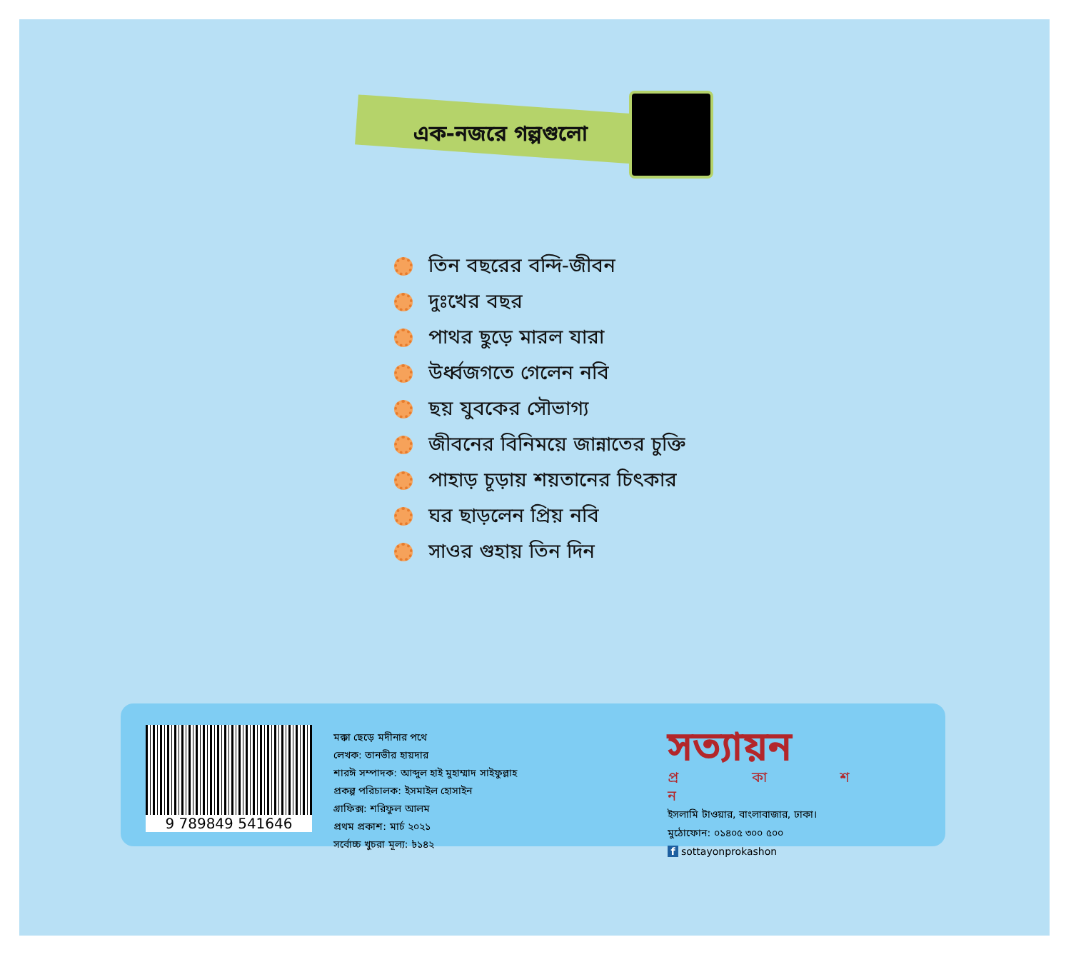এক-নজরে গল্পগুলো
তিন বছরের বন্দি-জীবন
দুঃখের বছর
পাথর ছুড়ে মারল যারা
উর্ধ্বজগতে গেলেন নবি
ছয় যুবকের সৌভাগ্য
জীবনের বিনিময়ে জান্নাতের চুক্তি
পাহাড় চূড়ায় শয়তানের চিৎকার
ঘর ছাড়লেন প্রিয় নবি
সাওর গুহায় তিন দিন
9 789849 541646
মক্কা ছেড়ে মদীনার পথে
লেখক: তানভীর হায়দার
শারঈ সম্পাদক: আব্দুল হাই মুহাম্মাদ সাইফুল্লাহ
প্রকল্প পরিচালক: ইসমাইল হোসাইন
গ্রাফিক্স: শরিফুল আলম
প্রথম প্রকাশ: মার্চ ২০২১
সর্বোচ্চ খুচরা মূল্য: ৳১৪২
সত্যায়ন
প্র কা শ ন
ইসলামি টাওয়ার, বাংলাবাজার, ঢাকা।
মুঠোফোন: ০১৪০৫ ৩০০ ৫০০
f sottayonprokashon